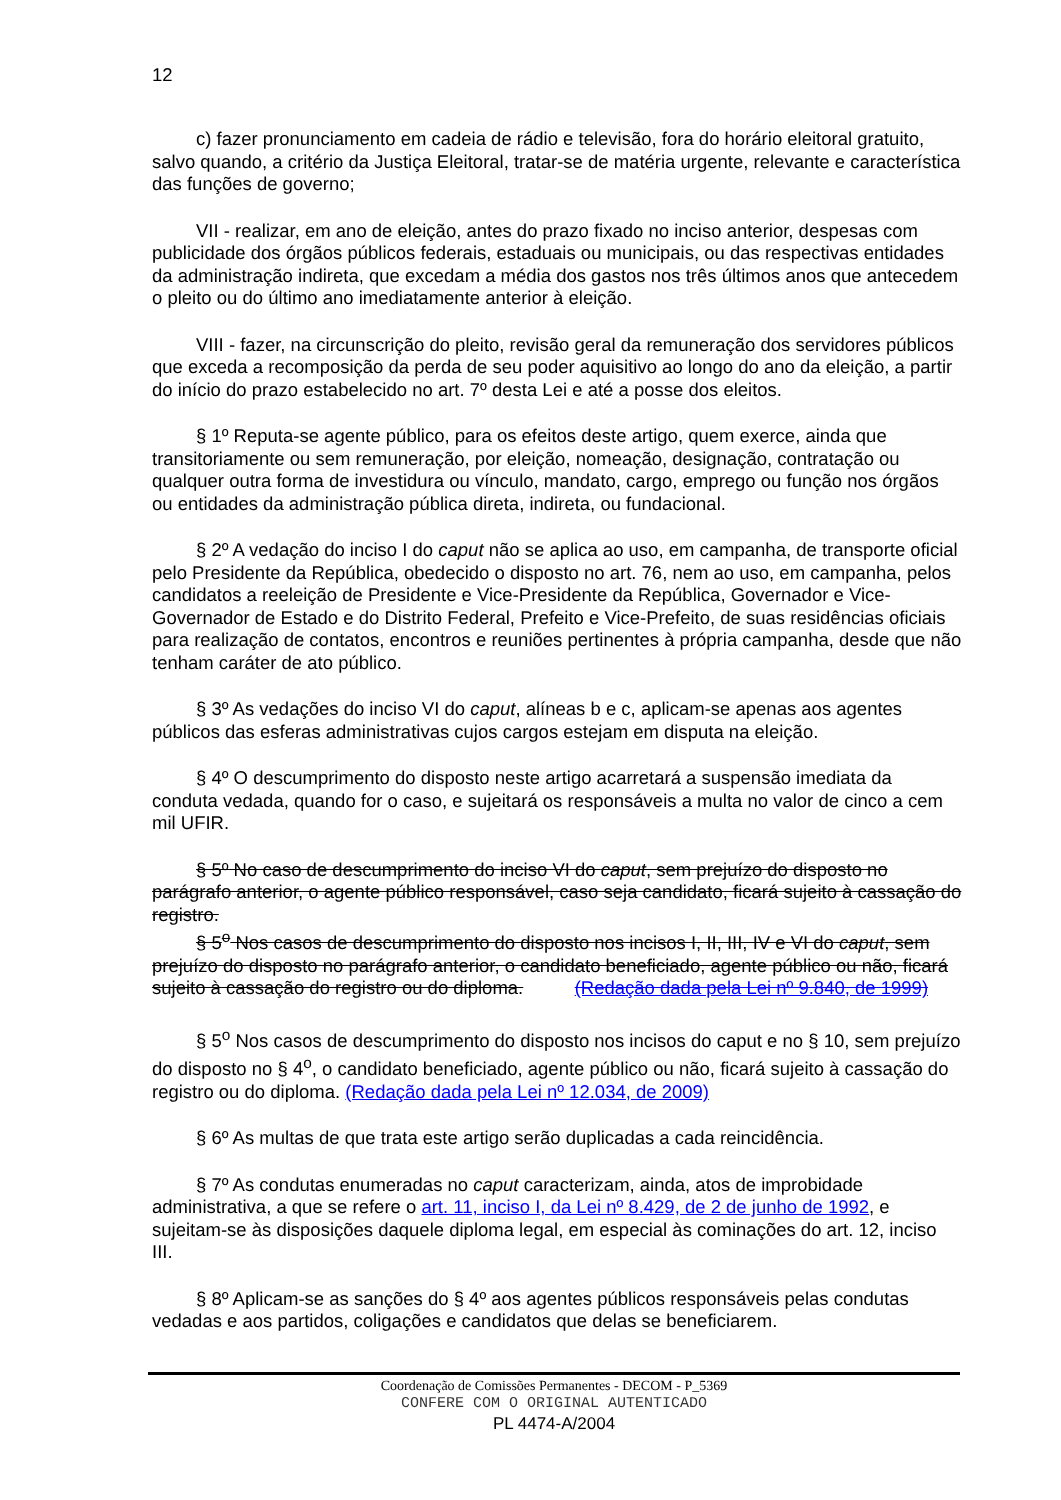12
c) fazer pronunciamento em cadeia de rádio e televisão, fora do horário eleitoral gratuito, salvo quando, a critério da Justiça Eleitoral, tratar-se de matéria urgente, relevante e característica das funções de governo;
VII - realizar, em ano de eleição, antes do prazo fixado no inciso anterior, despesas com publicidade dos órgãos públicos federais, estaduais ou municipais, ou das respectivas entidades da administração indireta, que excedam a média dos gastos nos três últimos anos que antecedem o pleito ou do último ano imediatamente anterior à eleição.
VIII - fazer, na circunscrição do pleito, revisão geral da remuneração dos servidores públicos que exceda a recomposição da perda de seu poder aquisitivo ao longo do ano da eleição, a partir do início do prazo estabelecido no art. 7º desta Lei e até a posse dos eleitos.
§ 1º Reputa-se agente público, para os efeitos deste artigo, quem exerce, ainda que transitoriamente ou sem remuneração, por eleição, nomeação, designação, contratação ou qualquer outra forma de investidura ou vínculo, mandato, cargo, emprego ou função nos órgãos ou entidades da administração pública direta, indireta, ou fundacional.
§ 2º A vedação do inciso I do caput não se aplica ao uso, em campanha, de transporte oficial pelo Presidente da República, obedecido o disposto no art. 76, nem ao uso, em campanha, pelos candidatos a reeleição de Presidente e Vice-Presidente da República, Governador e Vice-Governador de Estado e do Distrito Federal, Prefeito e Vice-Prefeito, de suas residências oficiais para realização de contatos, encontros e reuniões pertinentes à própria campanha, desde que não tenham caráter de ato público.
§ 3º As vedações do inciso VI do caput, alíneas b e c, aplicam-se apenas aos agentes públicos das esferas administrativas cujos cargos estejam em disputa na eleição.
§ 4º O descumprimento do disposto neste artigo acarretará a suspensão imediata da conduta vedada, quando for o caso, e sujeitará os responsáveis a multa no valor de cinco a cem mil UFIR.
§ 5º No caso de descumprimento do inciso VI do caput, sem prejuízo do disposto no parágrafo anterior, o agente público responsável, caso seja candidato, ficará sujeito à cassação do registro.
§ 5<sup>o</sup> Nos casos de descumprimento do disposto nos incisos I, II, III, IV e VI do caput, sem prejuízo do disposto no parágrafo anterior, o candidato beneficiado, agente público ou não, ficará sujeito à cassação do registro ou do diploma. (Redação dada pela Lei nº 9.840, de 1999)
§ 5<sup>o</sup> Nos casos de descumprimento do disposto nos incisos do caput e no § 10, sem prejuízo do disposto no § 4<sup>o</sup>, o candidato beneficiado, agente público ou não, ficará sujeito à cassação do registro ou do diploma. (Redação dada pela Lei nº 12.034, de 2009)
§ 6º As multas de que trata este artigo serão duplicadas a cada reincidência.
§ 7º As condutas enumeradas no caput caracterizam, ainda, atos de improbidade administrativa, a que se refere o art. 11, inciso I, da Lei nº 8.429, de 2 de junho de 1992, e sujeitam-se às disposições daquele diploma legal, em especial às cominações do art. 12, inciso III.
§ 8º Aplicam-se as sanções do § 4º aos agentes públicos responsáveis pelas condutas vedadas e aos partidos, coligações e candidatos que delas se beneficiarem.
Coordenação de Comissões Permanentes - DECOM - P_5369
CONFERE COM O ORIGINAL AUTENTICADO
PL 4474-A/2004